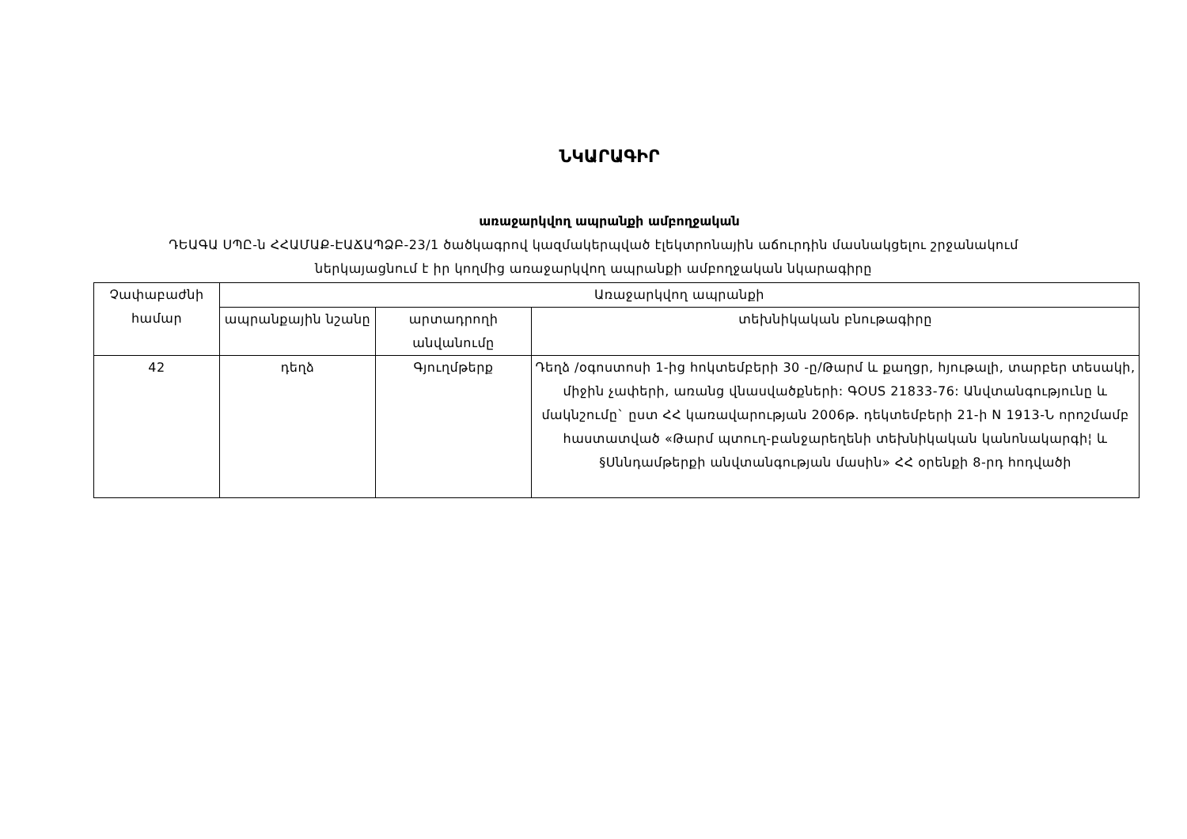ՆԿԱՐԱԳԻՐ
առաջարկվող ապրանքի ամբողջական
ԴԵԱԳԱ ՍՊԸ-ն ՀՀԱՄԱՔ-ԷԱՃԱՊՁԲ-23/1 ծածկագրով կազմակերպված էլեկտրոնային աճուրդին մասնակցելու շրջանակում
ներկայացնում է իր կողմից առաջարկվող ապրանքի ամբողջական նկարագիրը
| Չափաբաժնի համար | Առաջարկվող ապրանքի | | |
| --- | --- | --- | --- |
| | ապրանքային նշանը | արտադրողի անվանումը | տեխնիկական բնութագիրը |
| 42 | դեղձ | Գյուղմթերք | Դեղձ /օգոստոսի 1-ից հոկտեմբերի 30 -ը/Թարմ և քաղցր, հյութալի, տարբեր տեսակի, միջին չափերի, առանց վնասվածքների: ԳOUS 21833-76: Անվտանգությունը և մակնշումը` ըստ ՀՀ կառավարության 2006թ. դեկտեմբերի 21-ի N 1913-Ն որոշմամբ հաստատված «Թարմ պտուղ-բանջարեղենի տեխնիկական կանոնակարգի¦ և §Սննդամթերքի անվտանգության մասին» ՀՀ օրենքի 8-րդ հոդվածի |